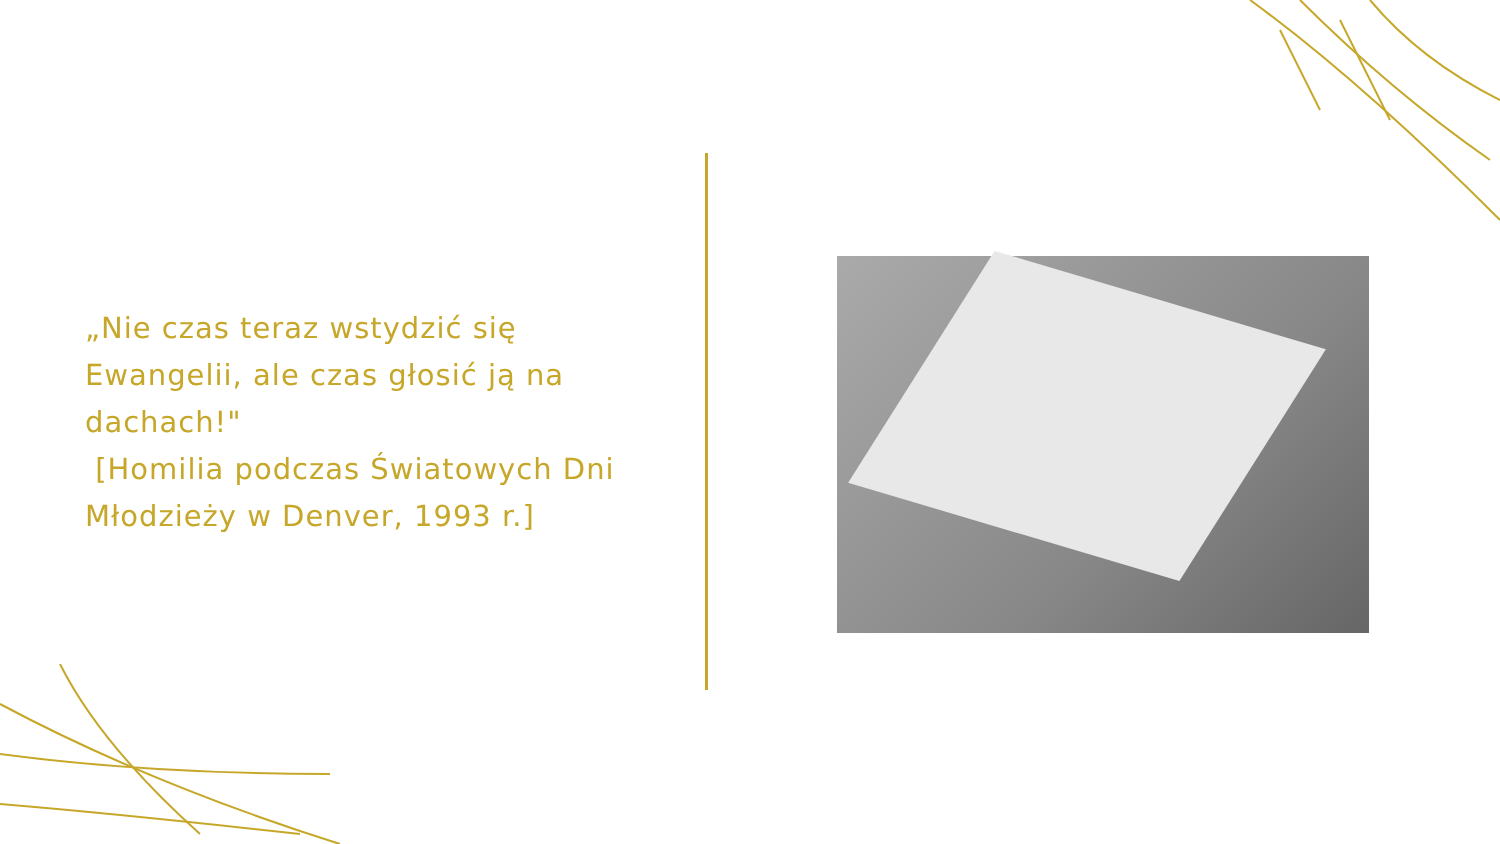„Nie czas teraz wstydzić się Ewangelii, ale czas głosić ją na dachach!"
[Homilia podczas Światowych Dni Młodzieży w Denver, 1993 r.]